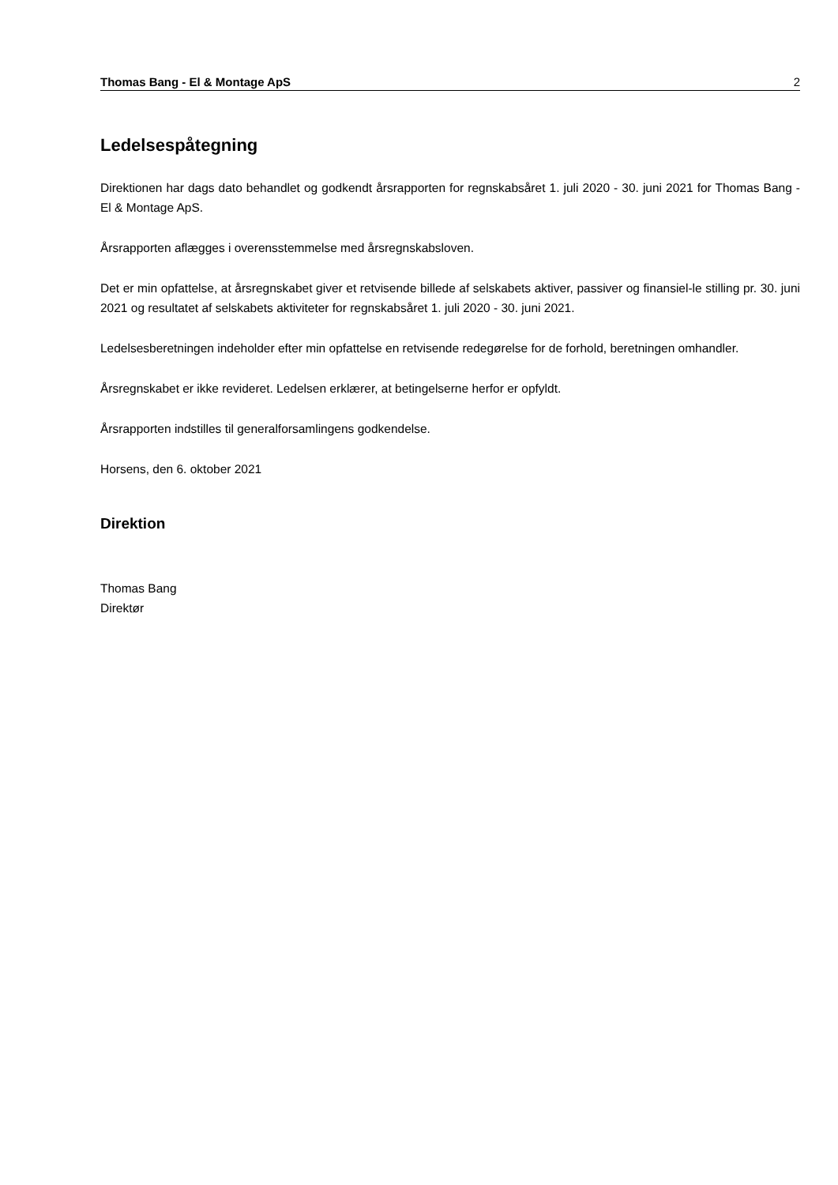Thomas Bang - El & Montage ApS 2
Ledelsespåtegning
Direktionen har dags dato behandlet og godkendt årsrapporten for regnskabsåret 1. juli 2020 - 30. juni 2021 for Thomas Bang - El & Montage ApS.
Årsrapporten aflægges i overensstemmelse med årsregnskabsloven.
Det er min opfattelse, at årsregnskabet giver et retvisende billede af selskabets aktiver, passiver og finansiel-le stilling pr. 30. juni 2021 og resultatet af selskabets aktiviteter for regnskabsåret 1. juli 2020 - 30. juni 2021.
Ledelsesberetningen indeholder efter min opfattelse en retvisende redegørelse for de forhold, beretningen omhandler.
Årsregnskabet er ikke revideret. Ledelsen erklærer, at betingelserne herfor er opfyldt.
Årsrapporten indstilles til generalforsamlingens godkendelse.
Horsens, den 6. oktober 2021
Direktion
Thomas Bang
Direktør